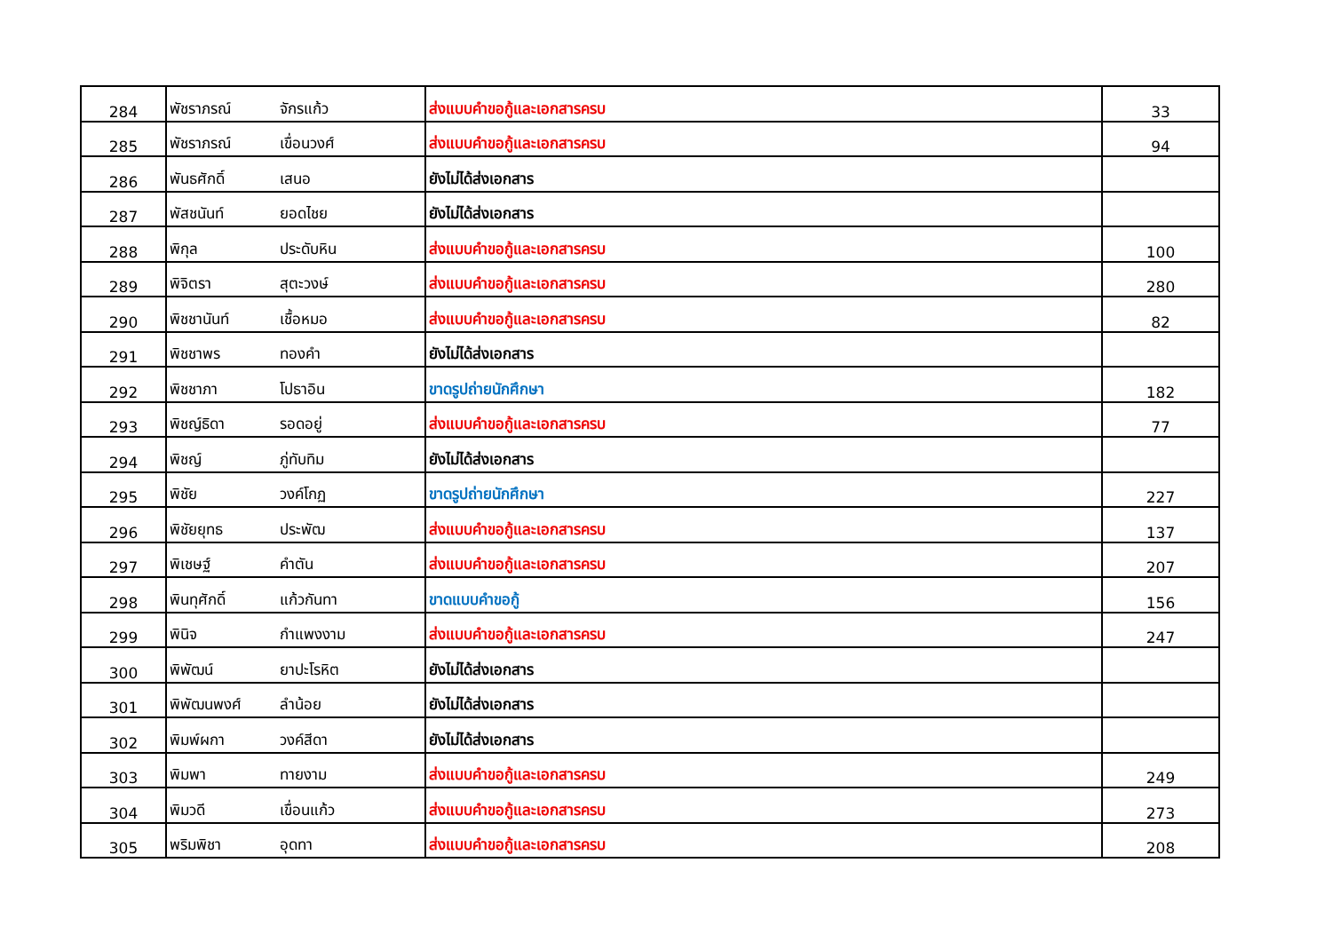| 284 | พัชราภรณ์ | จักรแก้ว | ส่งแบบคำขอกู้และเอกสารครบ | 33 |
| 285 | พัชราภรณ์ | เขื่อนวงศ์ | ส่งแบบคำขอกู้และเอกสารครบ | 94 |
| 286 | พันธศักดิ์ | เสนอ | ยังไม่ได้ส่งเอกสาร | |
| 287 | พัสชนันท์ | ยอดไชย | ยังไม่ได้ส่งเอกสาร | |
| 288 | พิกุล | ประดับหิน | ส่งแบบคำขอกู้และเอกสารครบ | 100 |
| 289 | พิจิตรา | สุตะวงษ์ | ส่งแบบคำขอกู้และเอกสารครบ | 280 |
| 290 | พิชชานันท์ | เชื้อหมอ | ส่งแบบคำขอกู้และเอกสารครบ | 82 |
| 291 | พิชชาพร | ทองคำ | ยังไม่ได้ส่งเอกสาร | |
| 292 | พิชชาภา | โปธาอิน | ขาดรูปถ่ายนักศึกษา | 182 |
| 293 | พิชญ์ธิดา | รอดอยู่ | ส่งแบบคำขอกู้และเอกสารครบ | 77 |
| 294 | พิชญ์ | ภู่ทับทิม | ยังไม่ได้ส่งเอกสาร | |
| 295 | พิชัย | วงค์โกฏ | ขาดรูปถ่ายนักศึกษา | 227 |
| 296 | พิชัยยุทธ | ประพัฒ | ส่งแบบคำขอกู้และเอกสารครบ | 137 |
| 297 | พิเชษฐ์ | คำตัน | ส่งแบบคำขอกู้และเอกสารครบ | 207 |
| 298 | พินทุศักดิ์ | แก้วกันทา | ขาดแบบคำขอกู้ | 156 |
| 299 | พินิจ | กำแพงงาม | ส่งแบบคำขอกู้และเอกสารครบ | 247 |
| 300 | พิพัฒน์ | ยาปะโรหิต | ยังไม่ได้ส่งเอกสาร | |
| 301 | พิพัฒนพงศ์ | ลำน้อย | ยังไม่ได้ส่งเอกสาร | |
| 302 | พิมพ์ผกา | วงค์สีดา | ยังไม่ได้ส่งเอกสาร | |
| 303 | พิมพา | ทายงาม | ส่งแบบคำขอกู้และเอกสารครบ | 249 |
| 304 | พิมวดี | เขื่อนแก้ว | ส่งแบบคำขอกู้และเอกสารครบ | 273 |
| 305 | พริมพิชา | อุดทา | ส่งแบบคำขอกู้และเอกสารครบ | 208 |